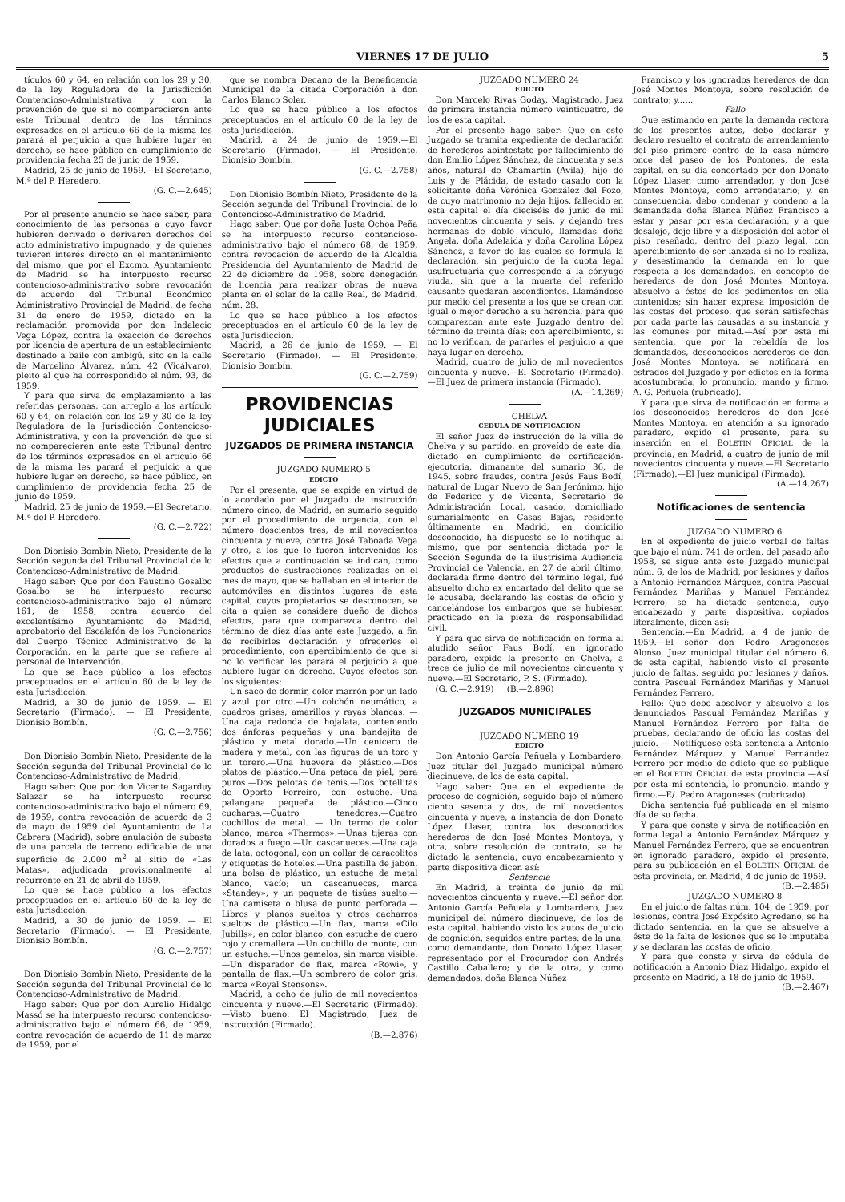VIERNES 17 DE JULIO 5
tículos 60 y 64, en relación con los 29 y 30, de la ley Reguladora de la Jurisdicción Contencioso-Administrativa y con la prevención de que si no comparecieren ante este Tribunal dentro de los términos expresados en el artículo 66 de la misma les parará el perjuicio a que hubiere lugar en derecho, se hace público en cumplimiento de providencia fecha 25 de junio de 1959.
Madrid, 25 de junio de 1959.—El Secretario, M.ª del P. Heredero.
(G. C.—2.645)
Por el presente anuncio se hace saber, para conocimiento de las personas a cuyo favor hubieren derivado o derivaren derechos del acto administrativo impugnado, y de quienes tuvieren interés directo en el mantenimiento del mismo, que por el Excmo. Ayuntamiento de Madrid se ha interpuesto recurso contencioso-administrativo sobre revocación de acuerdo del Tribunal Económico Administrativo Provincial de Madrid, de fecha 31 de enero de 1959, dictado en la reclamación promovida por don Indalecio Vega López, contra la exacción de derechos por licencia de apertura de un establecimiento destinado a baile con ambigú, sito en la calle de Marcelino Álvarez, núm. 42 (Vicálvaro), pleito al que ha correspondido el núm. 93, de 1959.
Y para que sirva de emplazamiento a las referidas personas, con arreglo a los artículo 60 y 64, en relación con los 29 y 30 de la ley Reguladora de la Jurisdicción Contencioso-Administrativa, y con la prevención de que si no comparecieren ante este Tribunal dentro de los términos expresados en el artículo 66 de la misma les parará el perjuicio a que hubiere lugar en derecho, se hace público, en cumplimiento de providencia fecha 25 de junio de 1959.
Madrid, 25 de junio de 1959.—El Secretario, M.ª del P. Heredero.
(G. C.—2.722)
Don Dionisio Bombín Nieto, Presidente de la Sección segunda del Tribunal Provincial de lo Contencioso-Administrativo de Madrid.
Hago saber: Que por don Faustino Gosalbo Gosalbo se ha interpuesto recurso contencioso-administrativo bajo el número 161, de 1958, contra acuerdo del excelentísimo Ayuntamiento de Madrid, aprobatorio del Escalafón de los Funcionarios del Cuerpo Técnico Administrativo de la Corporación, en la parte que se refiere al personal de Intervención.
Lo que se hace público a los efectos preceptuados en el artículo 60 de la ley de esta Jurisdicción.
Madrid, a 30 de junio de 1959. — El Secretario (Firmado). — El Presidente, Dionisio Bombín.
(G. C.—2.756)
Don Dionisio Bombín Nieto, Presidente de la Sección segunda del Tribunal Provincial de lo Contencioso-Administrativo de Madrid.
Hago saber: Que por don Vicente Sagarduy Salazar se ha interpuesto recurso contencioso-administrativo bajo el número 69, de 1959, contra revocación de acuerdo de 3 de mayo de 1959 del Ayuntamiento de La Cabrera (Madrid), sobre anulación de subasta de una parcela de terreno edificable de una superficie de 2.000 m<sup>2</sup> al sitio de «Las Matas», adjudicada provisionalmente al recurrente en 21 de abril de 1959.
Lo que se hace público a los efectos preceptuados en el artículo 60 de la ley de esta Jurisdicción.
Madrid, a 30 de junio de 1959. — El Secretario (Firmado). — El Presidente, Dionisio Bombín.
(G. C.—2.757)
Don Dionisio Bombín Nieto, Presidente de la Sección segunda del Tribunal Provincial de lo Contencioso-Administrativo de Madrid.
Hago saber: Que por don Aurelio Hidalgo Massó se ha interpuesto recurso contencioso-administrativo bajo el número 66, de 1959, contra revocación de acuerdo de 11 de marzo de 1959, por el
que se nombra Decano de la Beneficencia Municipal de la citada Corporación a don Carlos Blanco Soler.
Lo que se hace público a los efectos preceptuados en el artículo 60 de la ley de esta Jurisdicción.
Madrid, a 24 de junio de 1959.—El Secretario (Firmado). — El Presidente, Dionisio Bombín.
(G. C.—2.758)
Don Dionisio Bombín Nieto, Presidente de la Sección segunda del Tribunal Provincial de lo Contencioso-Administrativo de Madrid.
Hago saber: Que por doña Justa Ochoa Peña se ha interpuesto recurso contencioso-administrativo bajo el número 68, de 1959, contra revocación de acuerdo de la Alcaldía Presidencia del Ayuntamiento de Madrid de 22 de diciembre de 1958, sobre denegación de licencia para realizar obras de nueva planta en el solar de la calle Real, de Madrid, núm. 28.
Lo que se hace público a los efectos preceptuados en el artículo 60 de la ley de esta Jurisdicción.
Madrid, a 26 de junio de 1959. — El Secretario (Firmado). — El Presidente, Dionisio Bombín.
(G. C.—2.759)
PROVIDENCIAS JUDICIALES
JUZGADOS DE PRIMERA INSTANCIA
JUZGADO NUMERO 5
EDICTO
Por el presente, que se expide en virtud de lo acordado por el Juzgado de instrucción número cinco, de Madrid, en sumario seguido por el procedimiento de urgencia, con el número doscientos tres, de mil novecientos cincuenta y nueve, contra José Taboada Vega y otro, a los que le fueron intervenidos los efectos que a continuación se indican, como productos de sustracciones realizadas en el mes de mayo, que se hallaban en el interior de automóviles en distintos lugares de esta capital, cuyos propietarios se desconocen, se cita a quien se considere dueño de dichos efectos, para que comparezca dentro del término de diez días ante este Juzgado, a fin de recibirles declaración y ofrecerles el procedimiento, con apercibimiento de que si no lo verifican les parará el perjuicio a que hubiere lugar en derecho. Cuyos efectos son los siguientes:
Un saco de dormir, color marrón por un lado y azul por otro.—Un colchón neumático, a cuadros grises, amarillos y rayas blancas. — Una caja redonda de hojalata, conteniendo dos ánforas pequeñas y una bandejita de plástico y metal dorado.—Un cenicero de madera y metal, con las figuras de un toro y un torero.—Una huevera de plástico.—Dos platos de plástico.—Una petaca de piel, para puros.—Dos pelotas de tenis.—Dos botellitas de Oporto Ferreiro, con estuche.—Una palangana pequeña de plástico.—Cinco cucharas.—Cuatro tenedores.—Cuatro cuchillos de metal. — Un termo de color blanco, marca «Thermos».—Unas tijeras con dorados a fuego.—Un cascanueces.—Una caja de lata, octogonal, con un collar de caracolitos y etiquetas de hoteles.—Una pastilla de jabón, una bolsa de plástico, un estuche de metal blanco, vacío; un cascanueces, marca «Standey», y un paquete de tisúes suelto.—Una camiseta o blusa de punto perforada.—Libros y planos sueltos y otros cacharros sueltos de plástico.—Un flax, marca «Cilo Jubills», en color blanco, con estuche de cuero rojo y cremallera.—Un cuchillo de monte, con un estuche.—Unos gemelos, sin marca visible.—Un disparador de flax, marca «Rowi», y pantalla de flax.—Un sombrero de color gris, marca «Royal Stensons».
Madrid, a ocho de julio de mil novecientos cincuenta y nueve.—El Secretario (Firmado).—Visto bueno: El Magistrado, Juez de instrucción (Firmado).
(B.—2.876)
JUZGADO NUMERO 24
EDICTO
Don Marcelo Rivas Goday, Magistrado, Juez de primera instancia número veinticuatro, de los de esta capital.
Por el presente hago saber: Que en este Juzgado se tramita expediente de declaración de herederos abintestato por fallecimiento de don Emilio López Sánchez, de cincuenta y seis años, natural de Chamartín (Avila), hijo de Luis y de Plácida, de estado casado con la solicitante doña Verónica González del Pozo, de cuyo matrimonio no deja hijos, fallecido en esta capital el día dieciséis de junio de mil novecientos cincuenta y seis, y dejando tres hermanas de doble vínculo, llamadas doña Angela, doña Adelaida y doña Carolina López Sánchez, a favor de las cuales se formula la declaración, sin perjuicio de la cuota legal usufructuaria que corresponde a la cónyuge viuda, sin que a la muerte del referido causante quedaran ascendientes. Llamándose por medio del presente a los que se crean con igual o mejor derecho a su herencia, para que comparezcan ante este Juzgado dentro del término de treinta días; con apercibimiento, si no lo verifican, de pararles el perjuicio a que haya lugar en derecho.
Madrid, cuatro de julio de mil novecientos cincuenta y nueve.—El Secretario (Firmado).—El Juez de primera instancia (Firmado).
(A.—14.269)
CHELVA
CEDULA DE NOTIFICACION
El señor Juez de instrucción de la villa de Chelva y su partido, en proveído de este día, dictado en cumplimiento de certificación-ejecutoria, dimanante del sumario 36, de 1945, sobre fraudes, contra Jesús Faus Bodí, natural de Lugar Nuevo de San Jerónimo, hijo de Federico y de Vicenta, Secretario de Administración Local, casado, domiciliado sumarialmente en Casas Bajas, residente últimamente en Madrid, en domicilio desconocido, ha dispuesto se le notifique al mismo, que por sentencia dictada por la Sección Segunda de la ilustrísima Audiencia Provincial de Valencia, en 27 de abril último, declarada firme dentro del término legal, fué absuelto dicho ex encartado del delito que se le acusaba, declarando las costas de oficio y cancelándose los embargos que se hubiesen practicado en la pieza de responsabilidad civil.
Y para que sirva de notificación en forma al aludido señor Faus Bodí, en ignorado paradero, expido la presente en Chelva, a trece de julio de mil novecientos cincuenta y nueve.—El Secretario, P. S. (Firmado).
(G. C.—2.919) (B.—2.896)
JUZGADOS MUNICIPALES
JUZGADO NUMERO 19
EDICTO
Don Antonio García Peñuela y Lombardero, Juez titular del Juzgado municipal número diecinueve, de los de esta capital.
Hago saber: Que en el expediente de proceso de cognición, seguido bajo el número ciento sesenta y dos, de mil novecientos cincuenta y nueve, a instancia de don Donato López Llaser, contra los desconocidos herederos de don José Montes Montoya, y otra, sobre resolución de contrato, se ha dictado la sentencia, cuyo encabezamiento y parte dispositiva dicen así:
Sentencia
En Madrid, a treinta de junio de mil novecientos cincuenta y nueve.—El señor don Antonio García Peñuela y Lombardero, Juez municipal del número diecinueve, de los de esta capital, habiendo visto los autos de juicio de cognición, seguidos entre partes: de la una, como demandante, don Donato López Llaser, representado por el Procurador don Andrés Castillo Caballero; y de la otra, y como demandados, doña Blanca Núñez
Francisco y los ignorados herederos de don José Montes Montoya, sobre resolución de contrato; y......
Fallo
Que estimando en parte la demanda rectora de los presentes autos, debo declarar y declaro resuelto el contrato de arrendamiento del piso primero centro de la casa número once del paseo de los Pontones, de esta capital, en su día concertado por don Donato López Llaser, como arrendador, y don José Montes Montoya, como arrendatario; y, en consecuencia, debo condenar y condeno a la demandada doña Blanca Núñez Francisco a estar y pasar por esta declaración, y a que desaloje, deje libre y a disposición del actor el piso reseñado, dentro del plazo legal, con apercibimiento de ser lanzada si no lo realiza, y desestimando la demanda en lo que respecta a los demandados, en concepto de herederos de don José Montes Montoya, absuelvo a éstos de los pedimentos en ella contenidos; sin hacer expresa imposición de las costas del proceso, que serán satisfechas por cada parte las causadas a su instancia y las comunes por mitad.—Así por esta mi sentencia, que por la rebeldía de los demandados, desconocidos herederos de don José Montes Montoya, se notificará en estrados del Juzgado y por edictos en la forma acostumbrada, lo pronuncio, mando y firmo. A. G. Peñuela (rubricado).
Y para que sirva de notificación en forma a los desconocidos herederos de don José Montes Montoya, en atención a su ignorado paradero, expido el presente, para su inserción en el BOLETIN OFICIAL de la provincia, en Madrid, a cuatro de junio de mil novecientos cincuenta y nueve.—El Secretario (Firmado).—El Juez municipal (Firmado).
(A.—14.267)
Notificaciones de sentencia
JUZGADO NUMERO 6
En el expediente de juicio verbal de faltas que bajo el núm. 741 de orden, del pasado año 1958, se sigue ante este Juzgado municipal núm. 6, de los de Madrid, por lesiones y daños a Antonio Fernández Márquez, contra Pascual Fernández Mariñas y Manuel Fernández Ferrero, se ha dictado sentencia, cuyo encabezado y parte dispositiva, copiados literalmente, dicen así:
Sentencia.—En Madrid, a 4 de junio de 1959.—El señor don Pedro Aragoneses Alonso, Juez municipal titular del número 6, de esta capital, habiendo visto el presente juicio de faltas, seguido por lesiones y daños, contra Pascual Fernández Mariñas y Manuel Fernández Ferrero,
Fallo: Que debo absolver y absuelvo a los denunciados Pascual Fernández Mariñas y Manuel Fernández Ferrero por falta de pruebas, declarando de oficio las costas del juicio. — Notifíquese esta sentencia a Antonio Fernández Márquez y Manuel Fernández Ferrero por medio de edicto que se publique en el BOLETIN OFICIAL de esta provincia.—Así por esta mi sentencia, lo pronuncio, mando y firmo.—E/. Pedro Aragoneses (rubricado).
Dicha sentencia fué publicada en el mismo día de su fecha.
Y para que conste y sirva de notificación en forma legal a Antonio Fernández Márquez y Manuel Fernández Ferrero, que se encuentran en ignorado paradero, expido el presente, para su publicación en el BOLETIN OFICIAL de esta provincia, en Madrid, 4 de junio de 1959.
(B.—2.485)
JUZGADO NUMERO 8
En el juicio de faltas núm. 104, de 1959, por lesiones, contra José Expósito Agredano, se ha dictado sentencia, en la que se absuelve a éste de la falta de lesiones que se le imputaba y se declaran las costas de oficio.
Y para que conste y sirva de cédula de notificación a Antonio Díaz Hidalgo, expido el presente en Madrid, a 18 de junio de 1959.
(B.—2.467)